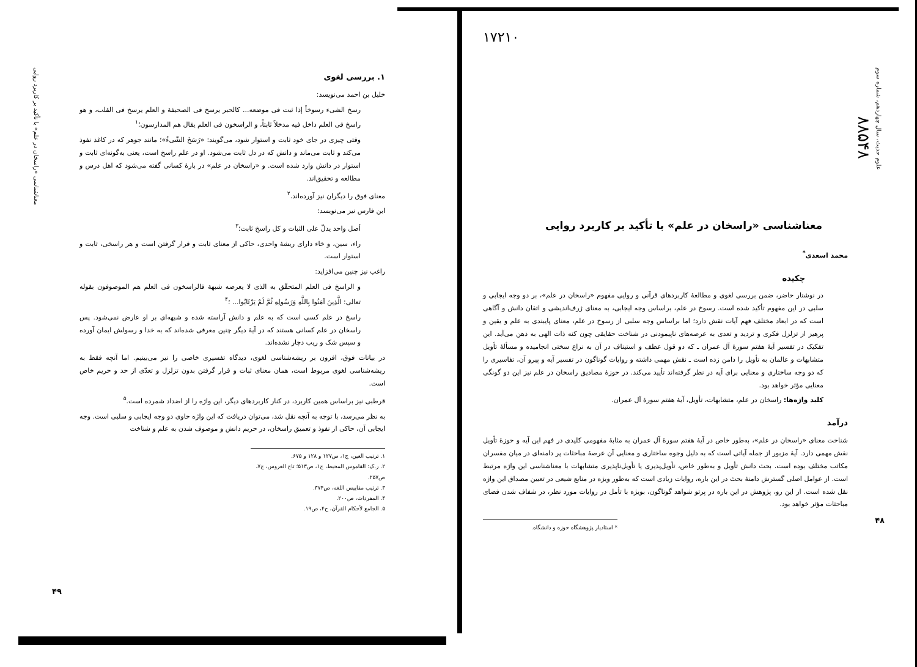علوم حدیث، سال چهاردهم، شماره سوم
۸۸۵۴۸
۱۷۲۱۰
معناشناسی «راسخان در علم» با تأکید بر کاربرد روایی
محمد اسعدی<sup>*</sup>
چکیده
در نوشتار حاضر، ضمن بررسی لغوی و مطالعهٔ کاربردهای قرآنی و روایی مفهوم «راسخان در علم»، بر دو وجه ایجابی و سلبی در این مفهوم تأکید شده است. رسوخ در علم، براساس وجه ایجابی، به معنای ژرف‌اندیشی و اتقان دانش و آگاهی است که در ابعاد مختلف فهم آیات نقش دارد؛ اما براساس وجه سلبی از رسوخ در علم، معنای پایبندی به علم و یقین و پرهیز از تزلزل فکری و تردید و تعدی به عرصه‌های ناپیمودنی در شناخت حقایقی چون کنه ذات الهی به ذهن می‌آید. این تفکیک در تفسیر آیهٔ هفتم سورهٔ آل عمران ـ که دو قول عطف و استیناف در آن به نزاع سختی انجامیده و مسألهٔ تأویل متشابهات و عالمان به تأویل را دامن زده است ـ نقش مهمی داشته و روایات گوناگون در تفسیر آیه و پیرو آن، تفاسیری را که دو وجه ساختاری و معنایی برای آیه در نظر گرفته‌اند تأیید می‌کند. در حوزهٔ مصادیق راسخان در علم نیز این دو گونگی معنایی مؤثر خواهد بود.
کلید واژه‌ها: راسخان در علم، متشابهات، تأویل، آیهٔ هفتم سورهٔ آل عمران.
درآمد
شناخت معنای «راسخان در علم»، به‌طور خاص در آیهٔ هفتم سورهٔ آل عمران به مثابهٔ مفهومی کلیدی در فهم این آیه و حوزهٔ تأویل نقش مهمی دارد. آیهٔ مزبور از جمله آیاتی است که به دلیل وجوه ساختاری و معنایی آن عرصهٔ مباحثات پر دامنه‌ای در میان مفسران مکاتب مختلف بوده است. بحث دانش تأویل و به‌طور خاص، تأویل‌پذیری یا تأویل‌ناپذیری متشابهات با معناشناسی این واژه مرتبط است. از عوامل اصلی گسترش دامنهٔ بحث در این باره، روایات زیادی است که به‌طور ویژه در منابع شیعی در تعیین مصداق این واژه نقل شده است. از این رو، پژوهش در این باره در پرتو شواهد گوناگون، بویژه با تأمل در روایات مورد نظر، در شفاف شدن فضای مباحثات مؤثر خواهد بود.
۴۸
* استادیار پژوهشگاه حوزه و دانشگاه.
معناشناسی «راسخان در علم» با تأکید بر کاربرد روایی
۱. بررسی لغوی
خلیل بن احمد می‌نویسد:
رسخ الشیء رسوخاً إذا ثبت فی موضعه... کالحبر یرسخ فی الصحیفة و العلم یرسخ فی القلب، و هو راسخ فی العلم داخل فیه مدخلاً ثابتاً، و الراسخون فی العلم یقال هم المدارسون؛<sup>۱</sup>
وقتی چیزی در جای خود ثابت و استوار شود، می‌گویند: «رَسَخَ الشّیءُ»؛ مانند جوهر که در کاغذ نفوذ می‌کند و ثابت می‌ماند و دانش که در دل ثابت می‌شود. او در علم راسخ است، یعنی به‌گونه‌ای ثابت و استوار در دانش وارد شده است. و «راسخان در علم» در بارهٔ کسانی گفته می‌شود که اهل درس و مطالعه و تحقیق‌اند.
معنای فوق را دیگران نیز آورده‌اند.<sup>۲</sup>
ابن فارس نیز می‌نویسد:
أصل واحد یدلّ علی الثبات و کل راسخ ثابت؛<sup>۳</sup>
راء، سین، و خاء دارای ریشهٔ واحدی، حاکی از معنای ثابت و قرار گرفتن است و هر راسخی، ثابت و استوار است.
راغب نیز چنین می‌افزاید:
و الراسخ فی العلم المتحقّق به الذی لا یعرضه شبهة فالراسخون فی العلم هم الموصوفون بقوله تعالی: الَّذِینَ آمَنُوا بِاللَّهِ وَرَسُولِهِ ثُمَّ لَمْ یَرْتَابُوا... ؛<sup>۴</sup>
راسخ در علم کسی است که به علم و دانش آراسته شده و شبهه‌ای بر او عارض نمی‌شود. پس راسخان در علم کسانی هستند که در آیهٔ دیگر چنین معرفی شده‌اند که به خدا و رسولش ایمان آورده و سپس شک و ریب دچار نشده‌اند.
در بیانات فوق، افزون بر ریشه‌شناسی لغوی، دیدگاه تفسیری خاصی را نیز می‌بینیم. اما آنچه فقط به ریشه‌شناسی لغوی مربوط است، همان معنای ثبات و قرار گرفتن بدون تزلزل و تعدّی از حد و حریم خاص است.
قرطبی نیز براساس همین کاربرد، در کنار کاربردهای دیگر، این واژه را از اضداد شمرده است.<sup>۵</sup>
به نظر می‌رسد، با توجه به آنچه نقل شد، می‌توان دریافت که این واژه حاوی دو وجه ایجابی و سلبی است. وجه ایجابی آن، حاکی از نفوذ و تعمیق راسخان، در حریم دانش و موصوف شدن به علم و شناخت
۱. ترتیب العین، ج۱، ص۱۲۷ و ۱۲۸ و ۶۷۵.
۲. ر.ک: القاموس المحیط، ج۱، ص۵۱۳؛ تاج العروس، ج۷، ص۲۵۷.
۳. ترتیب مقاییس اللغه، ص۳۷۴.
۴. المفردات، ص۲۰۰.
۵. الجامع لأحکام القرآن، ج۴، ص۱۹.
۴۹